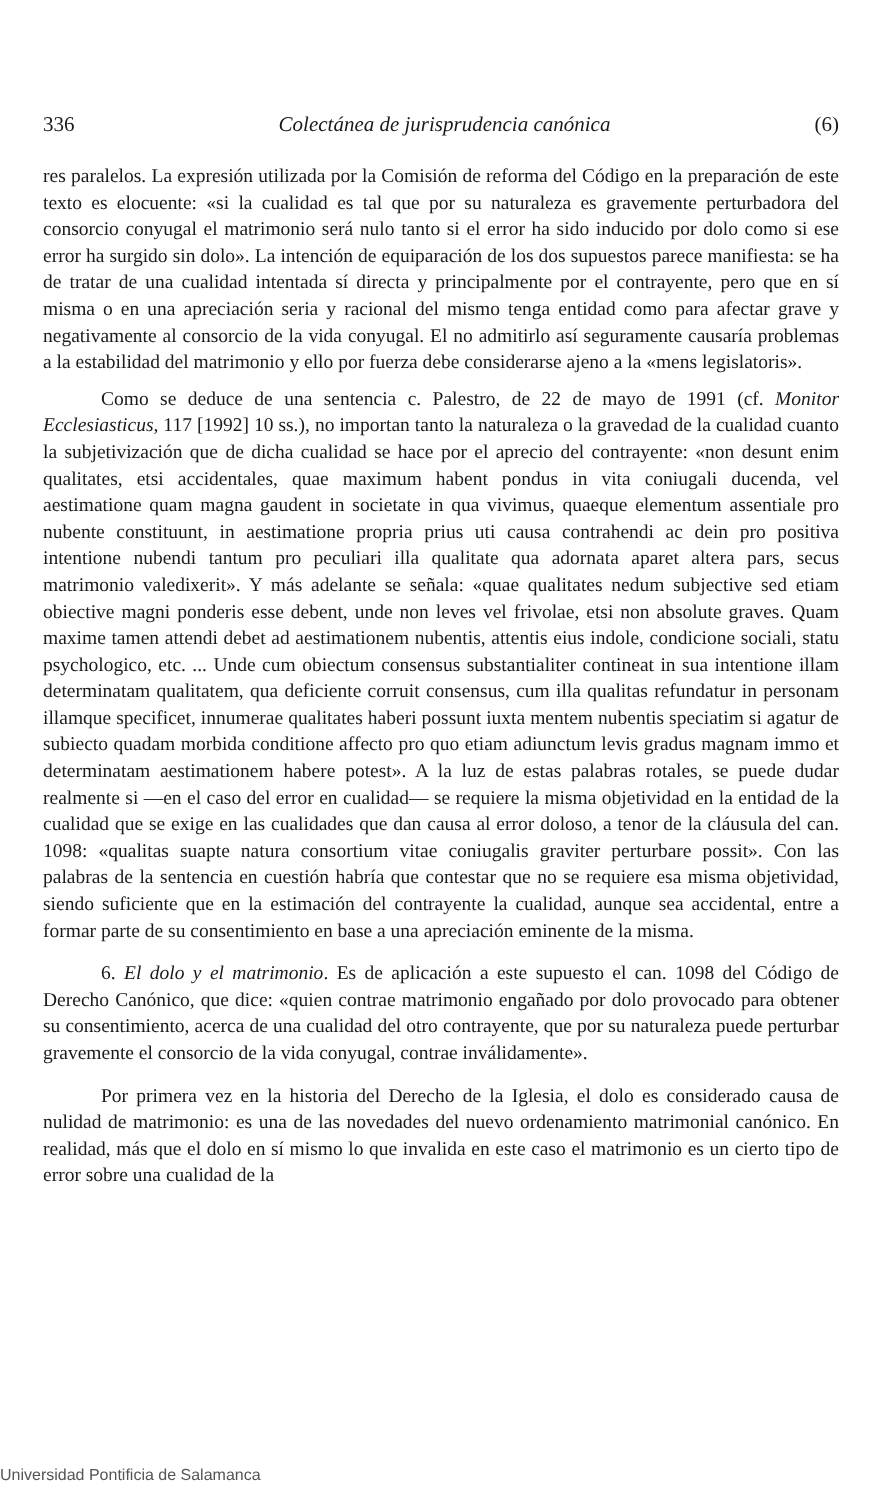336 Colectánea de jurisprudencia canónica (6)
res paralelos. La expresión utilizada por la Comisión de reforma del Código en la preparación de este texto es elocuente: «si la cualidad es tal que por su naturaleza es gravemente perturbadora del consorcio conyugal el matrimonio será nulo tanto si el error ha sido inducido por dolo como si ese error ha surgido sin dolo». La intención de equiparación de los dos supuestos parece manifiesta: se ha de tratar de una cualidad intentada sí directa y principalmente por el contrayente, pero que en sí misma o en una apreciación seria y racional del mismo tenga entidad como para afectar grave y negativamente al consorcio de la vida conyugal. El no admitirlo así seguramente causaría problemas a la estabilidad del matrimonio y ello por fuerza debe considerarse ajeno a la «mens legislatoris».
Como se deduce de una sentencia c. Palestro, de 22 de mayo de 1991 (cf. Monitor Ecclesiasticus, 117 [1992] 10 ss.), no importan tanto la naturaleza o la gravedad de la cualidad cuanto la subjetivización que de dicha cualidad se hace por el aprecio del contrayente: «non desunt enim qualitates, etsi accidentales, quae maximum habent pondus in vita coniugali ducenda, vel aestimatione quam magna gaudent in societate in qua vivimus, quaeque elementum assentiale pro nubente constituunt, in aestimatione propria prius uti causa contrahendi ac dein pro positiva intentione nubendi tantum pro peculiari illa qualitate qua adornata aparet altera pars, secus matrimonio valedixerit». Y más adelante se señala: «quae qualitates nedum subjective sed etiam obiective magni ponderis esse debent, unde non leves vel frivolae, etsi non absolute graves. Quam maxime tamen attendi debet ad aestimationem nubentis, attentis eius indole, condicione sociali, statu psychologico, etc. ... Unde cum obiectum consensus substantialiter contineat in sua intentione illam determinatam qualitatem, qua deficiente corruit consensus, cum illa qualitas refundatur in personam illamque specificet, innumerae qualitates haberi possunt iuxta mentem nubentis speciatim si agatur de subiecto quadam morbida conditione affecto pro quo etiam adiunctum levis gradus magnam immo et determinatam aestimationem habere potest». A la luz de estas palabras rotales, se puede dudar realmente si —en el caso del error en cualidad— se requiere la misma objetividad en la entidad de la cualidad que se exige en las cualidades que dan causa al error doloso, a tenor de la cláusula del can. 1098: «qualitas suapte natura consortium vitae coniugalis graviter perturbare possit». Con las palabras de la sentencia en cuestión habría que contestar que no se requiere esa misma objetividad, siendo suficiente que en la estimación del contrayente la cualidad, aunque sea accidental, entre a formar parte de su consentimiento en base a una apreciación eminente de la misma.
6. El dolo y el matrimonio. Es de aplicación a este supuesto el can. 1098 del Código de Derecho Canónico, que dice: «quien contrae matrimonio engañado por dolo provocado para obtener su consentimiento, acerca de una cualidad del otro contrayente, que por su naturaleza puede perturbar gravemente el consorcio de la vida conyugal, contrae inválidamente».
Por primera vez en la historia del Derecho de la Iglesia, el dolo es considerado causa de nulidad de matrimonio: es una de las novedades del nuevo ordenamiento matrimonial canónico. En realidad, más que el dolo en sí mismo lo que invalida en este caso el matrimonio es un cierto tipo de error sobre una cualidad de la
Universidad Pontificia de Salamanca